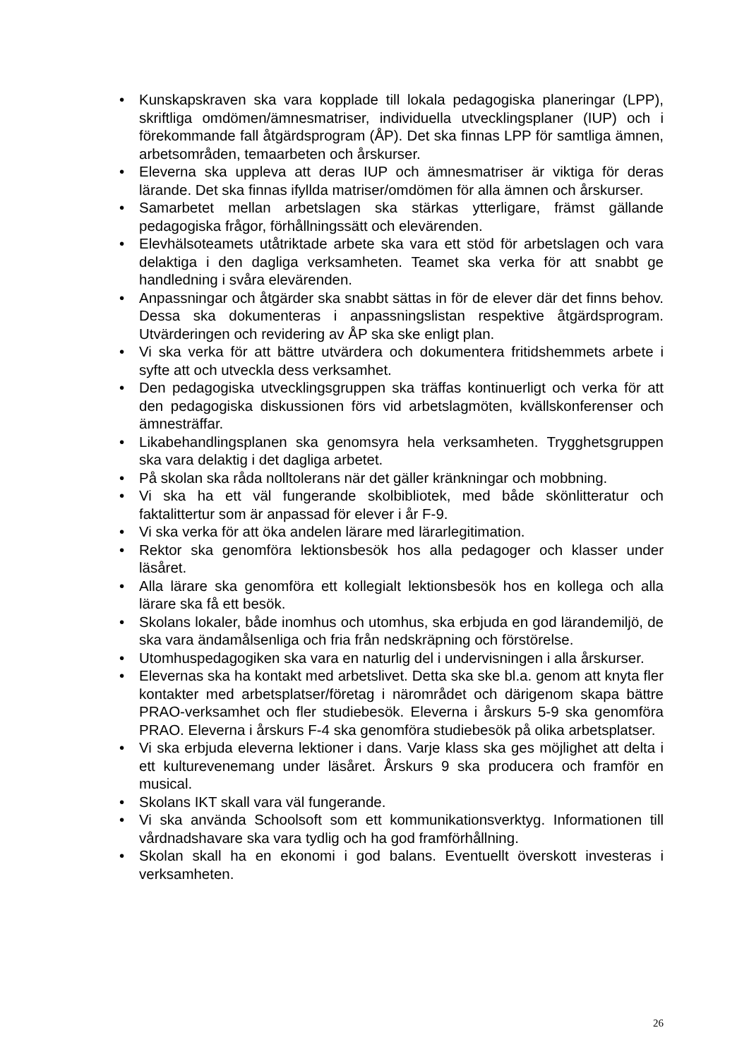• Kunskapskraven ska vara kopplade till lokala pedagogiska planeringar (LPP), skriftliga omdömen/ämnesmatriser, individuella utvecklingsplaner (IUP) och i förekommande fall åtgärdsprogram (ÅP). Det ska finnas LPP för samtliga ämnen, arbetsområden, temaarbeten och årskurser.
• Eleverna ska uppleva att deras IUP och ämnesmatriser är viktiga för deras lärande. Det ska finnas ifyllda matriser/omdömen för alla ämnen och årskurser.
• Samarbetet mellan arbetslagen ska stärkas ytterligare, främst gällande pedagogiska frågor, förhållningssätt och elevärenden.
• Elevhälsoteamets utåtriktade arbete ska vara ett stöd för arbetslagen och vara delaktiga i den dagliga verksamheten. Teamet ska verka för att snabbt ge handledning i svåra elevärenden.
• Anpassningar och åtgärder ska snabbt sättas in för de elever där det finns behov. Dessa ska dokumenteras i anpassningslistan respektive åtgärdsprogram. Utvärderingen och revidering av ÅP ska ske enligt plan.
• Vi ska verka för att bättre utvärdera och dokumentera fritidshemmets arbete i syfte att och utveckla dess verksamhet.
• Den pedagogiska utvecklingsgruppen ska träffas kontinuerligt och verka för att den pedagogiska diskussionen förs vid arbetslagmöten, kvällskonferenser och ämnesträffar.
• Likabehandlingsplanen ska genomsyra hela verksamheten. Trygghetsgruppen ska vara delaktig i det dagliga arbetet.
• På skolan ska råda nolltolerans när det gäller kränkningar och mobbning.
• Vi ska ha ett väl fungerande skolbibliotek, med både skönlitteratur och faktalittertur som är anpassad för elever i år F-9.
• Vi ska verka för att öka andelen lärare med lärarlegitimation.
• Rektor ska genomföra lektionsbesök hos alla pedagoger och klasser under läsåret.
• Alla lärare ska genomföra ett kollegialt lektionsbesök hos en kollega och alla lärare ska få ett besök.
• Skolans lokaler, både inomhus och utomhus, ska erbjuda en god lärandemiljö, de ska vara ändamålsenliga och fria från nedskräpning och förstörelse.
• Utomhuspedagogiken ska vara en naturlig del i undervisningen i alla årskurser.
• Elevernas ska ha kontakt med arbetslivet. Detta ska ske bl.a. genom att knyta fler kontakter med arbetsplatser/företag i närområdet och därigenom skapa bättre PRAO-verksamhet och fler studiebesök. Eleverna i årskurs 5-9 ska genomföra PRAO. Eleverna i årskurs F-4 ska genomföra studiebesök på olika arbetsplatser.
• Vi ska erbjuda eleverna lektioner i dans. Varje klass ska ges möjlighet att delta i ett kulturevenemang under läsåret. Årskurs 9 ska producera och framför en musical.
• Skolans IKT skall vara väl fungerande.
• Vi ska använda Schoolsoft som ett kommunikationsverktyg. Informationen till vårdnadshavare ska vara tydlig och ha god framförhållning.
• Skolan skall ha en ekonomi i god balans. Eventuellt överskott investeras i verksamheten.
26